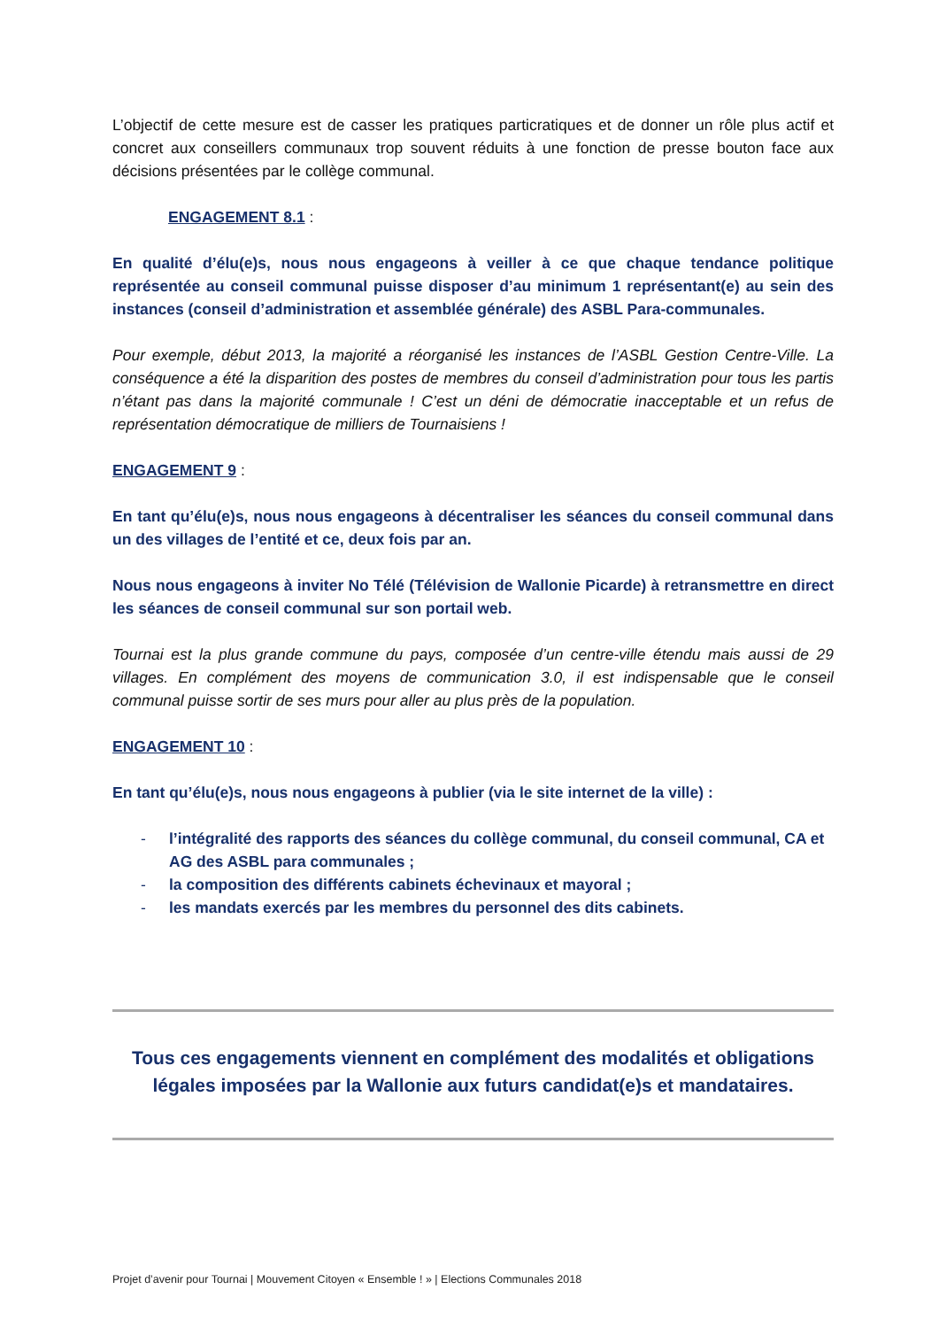L’objectif de cette mesure est de casser les pratiques particratiques et de donner un rôle plus actif et concret aux conseillers communaux trop souvent réduits à une fonction de presse bouton face aux décisions présentées par le collège communal.
ENGAGEMENT 8.1 :
En qualité d’élu(e)s, nous nous engageons à veiller à ce que chaque tendance politique représentée au conseil communal puisse disposer d’au minimum 1 représentant(e) au sein des instances (conseil d’administration et assemblée générale) des ASBL Para-communales.
Pour exemple, début 2013, la majorité a réorganisé les instances de l’ASBL Gestion Centre-Ville. La conséquence a été la disparition des postes de membres du conseil d’administration pour tous les partis n’étant pas dans la majorité communale ! C’est un déni de démocratie inacceptable et un refus de représentation démocratique de milliers de Tournaisiens !
ENGAGEMENT 9 :
En tant qu’élu(e)s, nous nous engageons à décentraliser les séances du conseil communal dans un des villages de l’entité et ce, deux fois par an.
Nous nous engageons à inviter No Télé (Télévision de Wallonie Picarde) à retransmettre en direct les séances de conseil communal sur son portail web.
Tournai est la plus grande commune du pays, composée d’un centre-ville étendu mais aussi de 29 villages. En complément des moyens de communication 3.0, il est indispensable que le conseil communal puisse sortir de ses murs pour aller au plus près de la population.
ENGAGEMENT 10 :
En tant qu’élu(e)s, nous nous engageons à publier (via le site internet de la ville) :
- l’intégralité des rapports des séances du collège communal, du conseil communal, CA et AG des ASBL para communales ;
- la composition des différents cabinets échevinaux et mayoral ;
- les mandats exercés par les membres du personnel des dits cabinets.
Tous ces engagements viennent en complément des modalités et obligations légales imposées par la Wallonie aux futurs candidat(e)s et mandataires.
Projet d’avenir pour Tournai | Mouvement Citoyen « Ensemble ! » | Elections Communales 2018